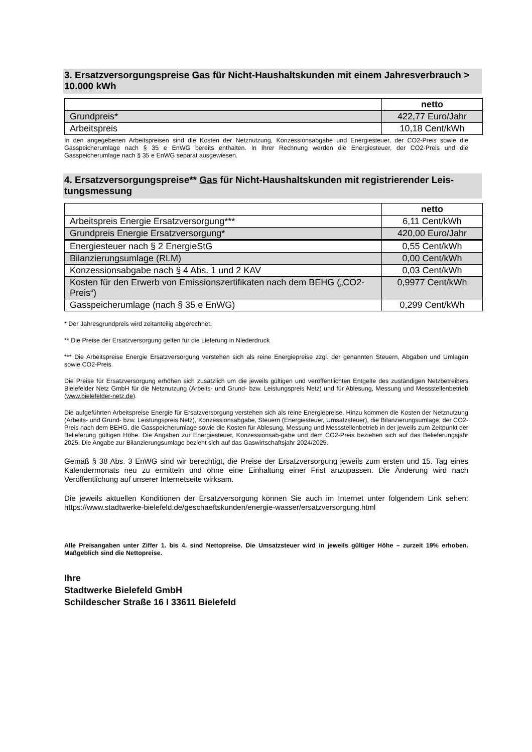3. Ersatzversorgungspreise Gas für Nicht-Haushaltskunden mit einem Jahresverbrauch > 10.000 kWh
| | netto |
| Grundpreis* | 422,77 Euro/Jahr |
| Arbeitspreis | 10,18 Cent/kWh |
In den angegebenen Arbeitspreisen sind die Kosten der Netznutzung, Konzessionsabgabe und Energiesteuer, der CO2-Preis sowie die Gasspeicherumlage nach § 35 e EnWG bereits enthalten. In Ihrer Rechnung werden die Energiesteuer, der CO2-Preis und die Gasspeicherumlage nach § 35 e EnWG separat ausgewiesen.
4. Ersatzversorgungspreise** Gas für Nicht-Haushaltskunden mit registrierender Leis-tungsmessung
| | netto |
| Arbeitspreis Energie Ersatzversorgung*** | 6,11 Cent/kWh |
| Grundpreis Energie Ersatzversorgung* | 420,00 Euro/Jahr |
| Energiesteuer nach § 2 EnergieStG | 0,55 Cent/kWh |
| Bilanzierungsumlage (RLM) | 0,00 Cent/kWh |
| Konzessionsabgabe nach § 4 Abs. 1 und 2 KAV | 0,03 Cent/kWh |
| Kosten für den Erwerb von Emissionszertifikaten nach dem BEHG („CO2-Preis“) | 0,9977 Cent/kWh |
| Gasspeicherumlage (nach § 35 e EnWG) | 0,299 Cent/kWh |
* Der Jahresgrundpreis wird zeitanteilig abgerechnet.
** Die Preise der Ersatzversorgung gelten für die Lieferung in Niederdruck
*** Die Arbeitspreise Energie Ersatzversorgung verstehen sich als reine Energiepreise zzgl. der genannten Steuern, Abgaben und Umlagen sowie CO2-Preis.
Die Preise für Ersatzversorgung erhöhen sich zusätzlich um die jeweils gültigen und veröffentlichten Entgelte des zuständigen Netzbetreibers Bielefelder Netz GmbH für die Netznutzung (Arbeits- und Grund- bzw. Leistungspreis Netz) und für Ablesung, Messung und Messstellenbetrieb (www.bielefelder-netz.de).
Die aufgeführten Arbeitspreise Energie für Ersatzversorgung verstehen sich als reine Energiepreise. Hinzu kommen die Kosten der Netznutzung (Arbeits- und Grund- bzw. Leistungspreis Netz), Konzessionsabgabe, Steuern (Energiesteuer, Umsatzsteuer), die Bilanzierungsumlage, der CO2-Preis nach dem BEHG, die Gasspeicherumlage sowie die Kosten für Ablesung, Messung und Messstellenbetrieb in der jeweils zum Zeitpunkt der Belieferung gültigen Höhe. Die Angaben zur Energiesteuer, Konzessionsab-gabe und dem CO2-Preis beziehen sich auf das Belieferungsjahr 2025. Die Angabe zur Bilanzierungsumlage bezieht sich auf das Gaswirtschaftsjahr 2024/2025.
Gemäß § 38 Abs. 3 EnWG sind wir berechtigt, die Preise der Ersatzversorgung jeweils zum ersten und 15. Tag eines Kalendermonats neu zu ermitteln und ohne eine Einhaltung einer Frist anzupassen. Die Änderung wird nach Veröffentlichung auf unserer Internetseite wirksam.
Die jeweils aktuellen Konditionen der Ersatzversorgung können Sie auch im Internet unter folgendem Link sehen: https://www.stadtwerke-bielefeld.de/geschaeftskunden/energie-wasser/ersatzversorgung.html
Alle Preisangaben unter Ziffer 1. bis 4. sind Nettopreise. Die Umsatzsteuer wird in jeweils gültiger Höhe – zurzeit 19% erhoben. Maßgeblich sind die Nettopreise.
Ihre
Stadtwerke Bielefeld GmbH
Schildescher Straße 16 I 33611 Bielefeld